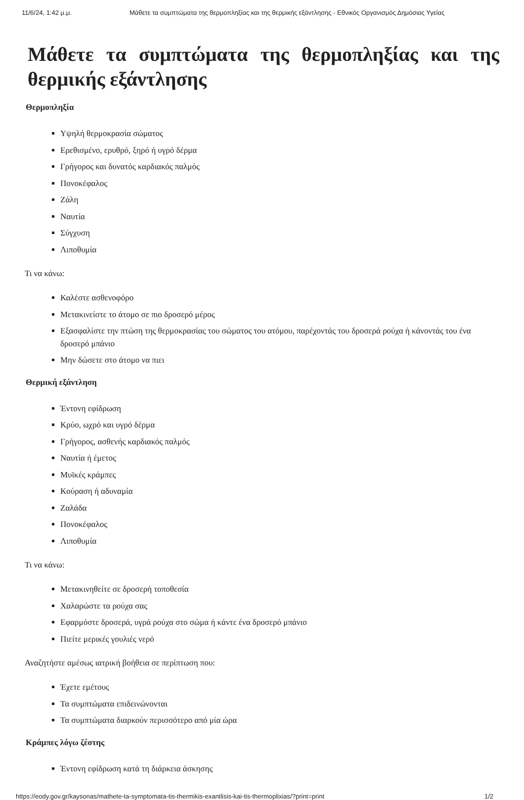11/6/24, 1:42 μ.μ. Μάθετε τα συμπτώματα της θερμοπληξίας και της θερμικής εξάντλησης - Εθνικός Οργανισμός Δημόσιας Υγείας
Μάθετε τα συμπτώματα της θερμοπληξίας και της θερμικής εξάντλησης
Θερμοπληξία
Υψηλή θερμοκρασία σώματος
Ερεθισμένο, ερυθρό, ξηρό ή υγρό δέρμα
Γρήγορος και δυνατός καρδιακός παλμός
Πονοκέφαλος
Ζάλη
Ναυτία
Σύγχυση
Λιποθυμία
Τι να κάνω:
Καλέστε ασθενοφόρο
Μετακινείστε το άτομο σε πιο δροσερό μέρος
Εξασφαλίστε την πτώση της θερμοκρασίας του σώματος του ατόμου, παρέχοντάς του δροσερά ρούχα ή κάνοντάς του ένα δροσερό μπάνιο
Μην δώσετε στο άτομο να πιει
Θερμική εξάντληση
Έντονη εφίδρωση
Κρύο, ωχρό και υγρό δέρμα
Γρήγορος, ασθενής καρδιακός παλμός
Ναυτία ή έμετος
Μυϊκές κράμπες
Κούραση ή αδυναμία
Ζαλάδα
Πονοκέφαλος
Λιποθυμία
Τι να κάνω:
Μετακινηθείτε σε δροσερή τοποθεσία
Χαλαρώστε τα ρούχα σας
Εφαρμόστε δροσερά, υγρά ρούχα στο σώμα ή κάντε ένα δροσερό μπάνιο
Πιείτε μερικές γουλιές νερό
Αναζητήστε αμέσως ιατρική βοήθεια σε περίπτωση που:
Έχετε εμέτους
Τα συμπτώματα επιδεινώνονται
Τα συμπτώματα διαρκούν περισσότερο από μία ώρα
Κράμπες λόγω ζέστης
Έντονη εφίδρωση κατά τη διάρκεια άσκησης
https://eody.gov.gr/kaysonas/mathete-ta-symptomata-tis-thermikis-exantlisis-kai-tis-thermoplixias/?print=print 1/2